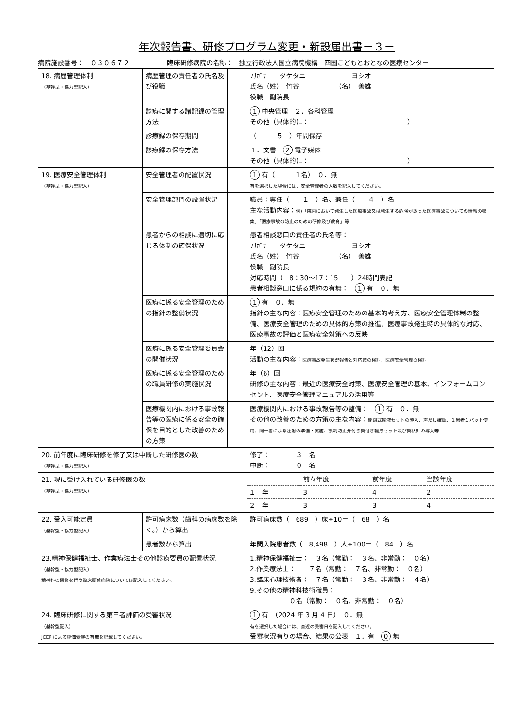年次報告書、研修プログラム変更・新設届出書－３－
病院施設番号：　０３０６７２　　臨床研修病院の名称：　独立行政法人国立病院機構　四国こどもとおとなの医療センター
| 18. 病歴管理体制 （基幹型・協力型記入） | 病歴管理の責任者の氏名及び役職 | | ﾌﾘｶﾞﾅ タケタニ ヨシオ 氏名（姓） 竹谷 （名） 善雄 役職 副院長 |
| | 診療に関する諸記録の管理方法 | | 1 中央管理 ２．各科管理 その他（具体的に： ） |
| | 診療録の保存期間 | | （ ５ ）年間保存 |
| | 診療録の保存方法 | | １．文書 2 電子媒体 その他（具体的に： ） |
| 19. 医療安全管理体制 （基幹型・協力型記入） | 安全管理者の配置状況 | | 1 有（ １名） ０．無 有を選択した場合には、安全管理者の人数を記入してください。 |
| | 安全管理部門の設置状況 | | 職員：専任（ １ ）名、兼任（ ４ ）名 主な活動内容： 例)「院内において発生した医療事故又は発生する危険があった医療事故についての情報の収集」「医療事故の防止のための研修及び教育」等 |
| | 患者からの相談に適切に応じる体制の確保状況 | | 患者相談窓口の責任者の氏名等： ﾌﾘｶﾞﾅ タケタニ ヨシオ 氏名（姓） 竹谷 （名） 善雄 役職 副院長 対応時間（ 8：30～17：15 ）24時間表記 患者相談窓口に係る規約の有無： 1 有 ０．無 |
| | 医療に係る安全管理のための指針の整備状況 | | 1 有 ０．無 指針の主な内容：医療安全管理のための基本的考え方、医療安全管理体制の整備、医療安全管理のための具体的方策の推進、医療事故発生時の具体的な対応、医療事故の評価と医療安全対策への反映 |
| | 医療に係る安全管理委員会の開催状況 | | 年（12）回 活動の主な内容： 医療事故発生状況報告と対応策の検討、医療安全管理の検討 |
| | 医療に係る安全管理のための職員研修の実施状況 | | 年（6）回 研修の主な内容：最近の医療安全対策、医療安全管理の基本、インフォームコンセント、医療安全管理マニュアルの活用等 |
| | 医療機関内における事故報告等の医療に係る安全の確保を目的とした改善のための方策 | | 医療機関内における事故報告等の整備： 1 有 ０．無 その他の改善のための方策の主な内容： 閉鎖式輸液セットの導入、声だし確認、１患者１バット使用、同一者による注射の準備・実施、誤刺防止弁付き翼付き輸液セット及び翼状針の導入等 |
| 20. 前年度に臨床研修を修了又は中断した研修医の数 （基幹型・協力型記入） | | | 修了： ３ 名 中断： ０ 名 |
| 21. 現に受け入れている研修医の数 （基幹型・協力型記入） | | | / / 前々年度 / 前年度 / 当該年度 / / １ 年 / 3 / 4 / 2 / / ２ 年 / 3 / 3 / 4 / |
| 22. 受入可能定員 （基幹型・協力型記入） | 許可病床数（歯科の病床数を除く。）から算出 | | 許可病床数（ 689 ）床÷10＝（ 68 ）名 |
| | 患者数から算出 | | 年間入院患者数（ 8,498 ）人÷100＝（ 84 ）名 |
| 23.精神保健福祉士、作業療法士その他診療要員の配置状況 （基幹型・協力型記入） 精神科の研修を行う臨床研修病院については記入してください。 | | | 1.精神保健福祉士： ３名（常勤： ３名、非常勤： ０名） 2.作業療法士： ７名（常勤： ７名、非常勤： ０名） 3.臨床心理技術者： ７名（常勤： ３名、非常勤： ４名） 9.その他の精神科技術職員： ０名（常勤： ０名、非常勤： ０名） |
| 24. 臨床研修に関する第三者評価の受審状況 （基幹型記入） JCEP による評価受審の有無を記載してください。 | | | 1 有 （2024 年 3 月 4 日） ０．無 有を選択した場合には、直近の受審日を記入してください。 受審状況有りの場合、結果の公表 １．有 0 無 |